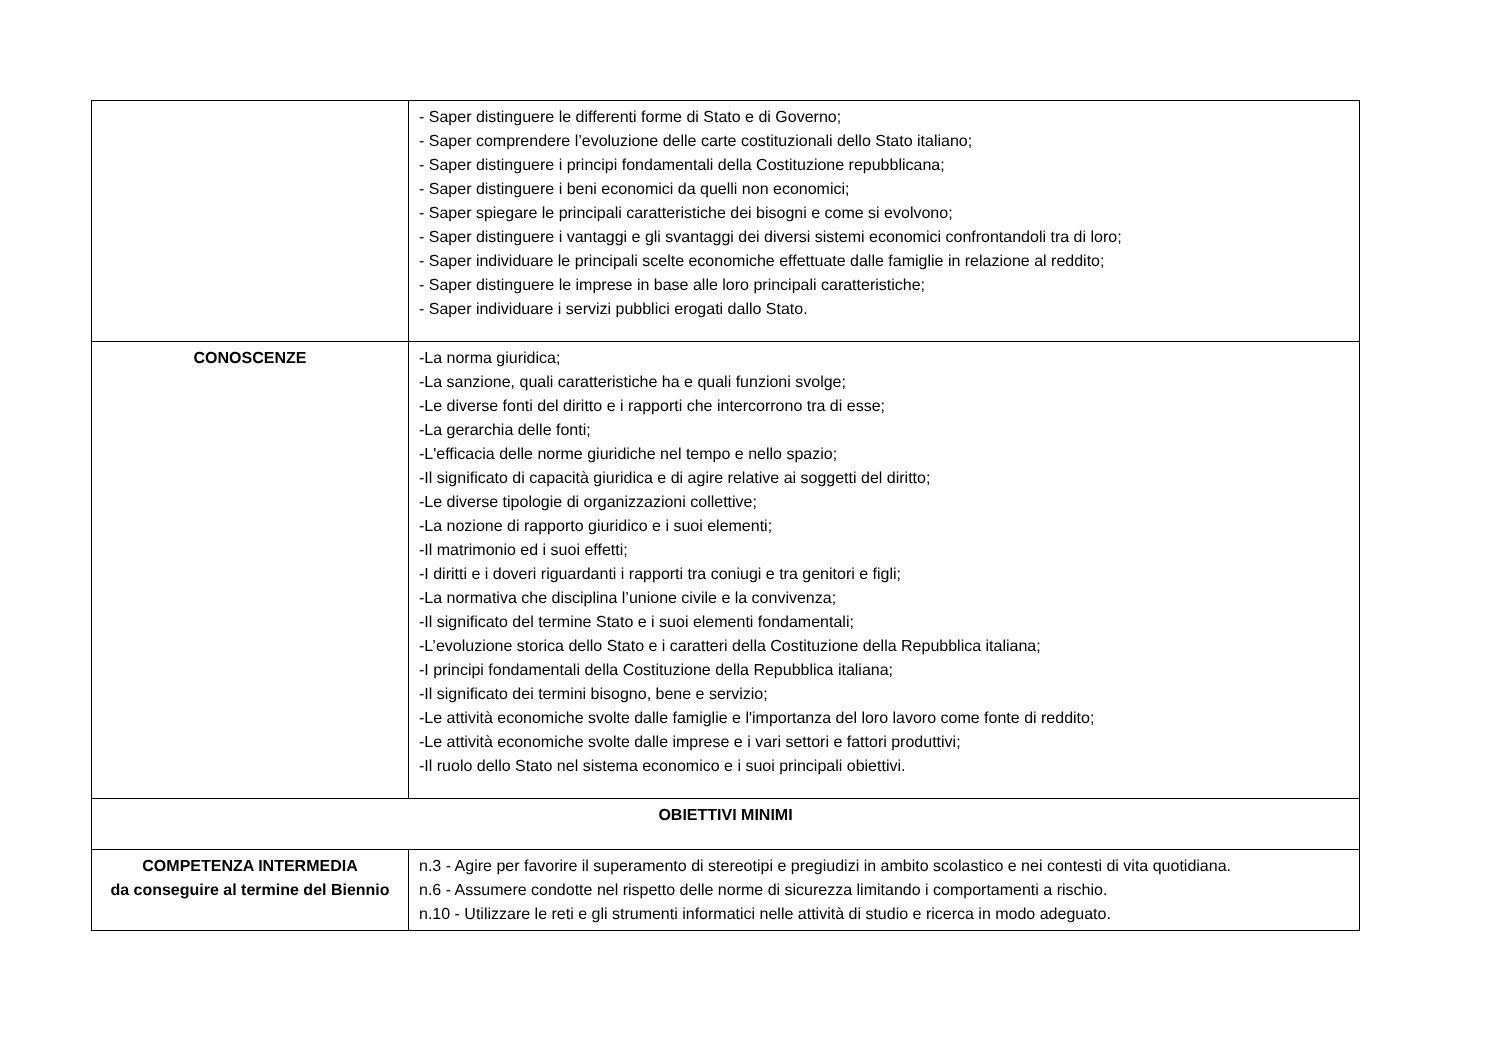| | - Saper distinguere le differenti forme di Stato e di Governo; - Saper comprendere l’evoluzione delle carte costituzionali dello Stato italiano; - Saper distinguere i principi fondamentali della Costituzione repubblicana; - Saper distinguere i beni economici da quelli non economici; - Saper spiegare le principali caratteristiche dei bisogni e come si evolvono; - Saper distinguere i vantaggi e gli svantaggi dei diversi sistemi economici confrontandoli tra di loro; - Saper individuare le principali scelte economiche effettuate dalle famiglie in relazione al reddito; - Saper distinguere le imprese in base alle loro principali caratteristiche; - Saper individuare i servizi pubblici erogati dallo Stato. |
| CONOSCENZE | -La norma giuridica; -La sanzione, quali caratteristiche ha e quali funzioni svolge; -Le diverse fonti del diritto e i rapporti che intercorrono tra di esse; -La gerarchia delle fonti; -L'efficacia delle norme giuridiche nel tempo e nello spazio; -Il significato di capacità giuridica e di agire relative ai soggetti del diritto; -Le diverse tipologie di organizzazioni collettive; -La nozione di rapporto giuridico e i suoi elementi; -Il matrimonio ed i suoi effetti; -I diritti e i doveri riguardanti i rapporti tra coniugi e tra genitori e figli; -La normativa che disciplina l’unione civile e la convivenza; -Il significato del termine Stato e i suoi elementi fondamentali; -L’evoluzione storica dello Stato e i caratteri della Costituzione della Repubblica italiana; -I principi fondamentali della Costituzione della Repubblica italiana; -Il significato dei termini bisogno, bene e servizio; -Le attività economiche svolte dalle famiglie e l'importanza del loro lavoro come fonte di reddito; -Le attività economiche svolte dalle imprese e i vari settori e fattori produttivi; -Il ruolo dello Stato nel sistema economico e i suoi principali obiettivi. |
| OBIETTIVI MINIMI | |
| COMPETENZA INTERMEDIA da conseguire al termine del Biennio | n.3 - Agire per favorire il superamento di stereotipi e pregiudizi in ambito scolastico e nei contesti di vita quotidiana. n.6 - Assumere condotte nel rispetto delle norme di sicurezza limitando i comportamenti a rischio. n.10 - Utilizzare le reti e gli strumenti informatici nelle attività di studio e ricerca in modo adeguato. |